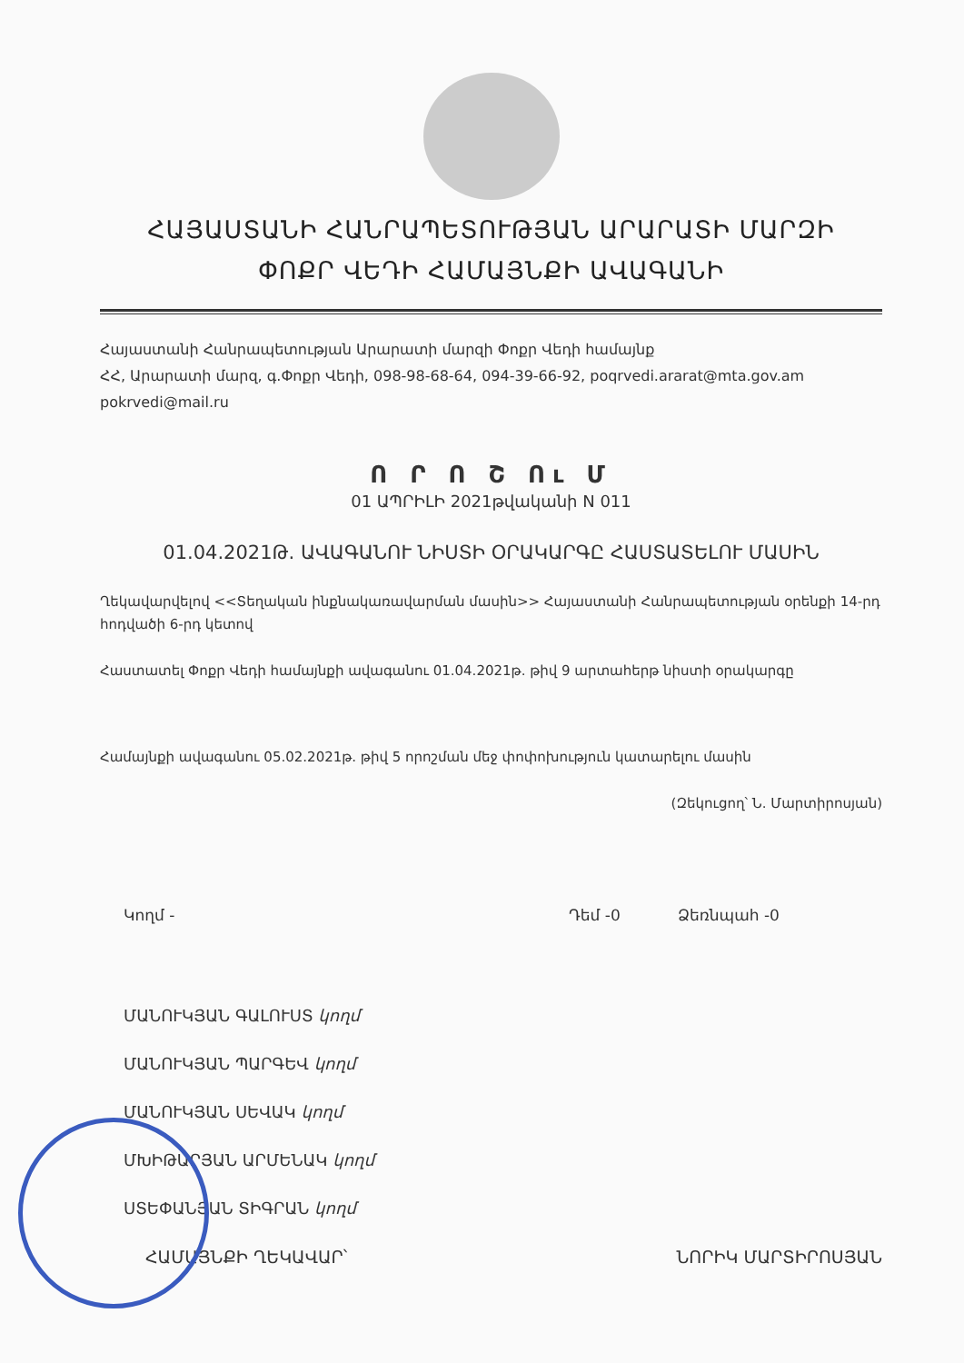ՀԱՅԱՍՏԱՆԻ ՀԱՆՐԱՊԵՏՈՒԹՅԱՆ ԱՐԱՐԱՏԻ ՄԱՐԶԻ
ՓՈՔՐ ՎԵԴԻ ՀԱՄԱՅՆՔԻ ԱՎԱԳԱՆԻ
Հայաստանի Հանրապետության Արարատի մարզի Փոքր Վեդի համայնք
ՀՀ, Արարատի մարզ, գ.Փոքր Վեդի, 098-98-68-64, 094-39-66-92, poqrvedi.ararat@mta.gov.am
pokrvedi@mail.ru
Ո Ր Ո Շ Ու Մ
01 ԱՊՐԻԼԻ 2021թվականի N 011
01.04.2021Թ. ԱՎԱԳԱՆՈՒ ՆԻՍՏԻ ՕՐԱԿԱՐԳԸ ՀԱՍՏԱՏԵԼՈՒ ՄԱՍԻՆ
Ղեկավարվելով <<Տեղական ինքնակառավարման մասին>> Հայաստանի Հանրապետության օրենքի 14-րդ հոդվածի 6-րդ կետով
Հաստատել Փոքր Վեդի համայնքի ավագանու 01.04.2021թ. թիվ 9 արտահերթ նիստի օրակարգը
Համայնքի ավագանու 05.02.2021թ. թիվ 5 որոշման մեջ փոփոխություն կատարելու մասին
(Զեկուցող՝ Ն. Մարտիրոսյան)
Կողմ - Դեմ -0 Ձեռնպահ -0
ՄԱՆՈՒԿՅԱՆ ԳԱԼՈՒՍՏ կողմ
ՄԱՆՈՒԿՅԱՆ ՊԱՐԳԵՎ կողմ
ՄԱՆՈՒԿՅԱՆ ՍԵՎԱԿ կողմ
ՄԽԻԹԱՐՅԱՆ ԱՐՄԵՆԱԿ կողմ
ՍՏԵՓԱՆՅԱՆ ՏԻԳՐԱՆ կողմ
ՀԱՄԱՅՆՔԻ ՂԵԿԱՎԱՐ՝ ՆՈՐԻԿ ՄԱՐՏԻՐՈՍՅԱՆ